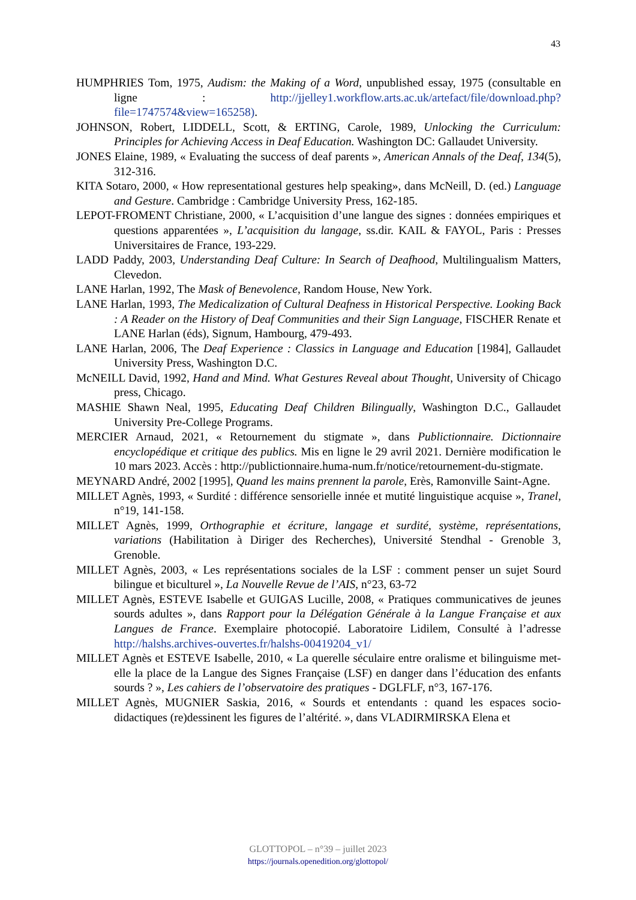43
HUMPHRIES Tom, 1975, Audism: the Making of a Word, unpublished essay, 1975 (consultable en ligne : http://jjelley1.workflow.arts.ac.uk/artefact/file/download.php?file=1747574&view=165258).
JOHNSON, Robert, LIDDELL, Scott, & ERTING, Carole, 1989, Unlocking the Curriculum: Principles for Achieving Access in Deaf Education. Washington DC: Gallaudet University.
JONES Elaine, 1989, « Evaluating the success of deaf parents », American Annals of the Deaf, 134(5), 312-316.
KITA Sotaro, 2000, « How representational gestures help speaking», dans McNeill, D. (ed.) Language and Gesture. Cambridge : Cambridge University Press, 162-185.
LEPOT-FROMENT Christiane, 2000, « L’acquisition d’une langue des signes : données empiriques et questions apparentées », L’acquisition du langage, ss.dir. KAIL & FAYOL, Paris : Presses Universitaires de France, 193-229.
LADD Paddy, 2003, Understanding Deaf Culture: In Search of Deafhood, Multilingualism Matters, Clevedon.
LANE Harlan, 1992, The Mask of Benevolence, Random House, New York.
LANE Harlan, 1993, The Medicalization of Cultural Deafness in Historical Perspective. Looking Back : A Reader on the History of Deaf Communities and their Sign Language, FISCHER Renate et LANE Harlan (éds), Signum, Hambourg, 479-493.
LANE Harlan, 2006, The Deaf Experience : Classics in Language and Education [1984], Gallaudet University Press, Washington D.C.
McNEILL David, 1992, Hand and Mind. What Gestures Reveal about Thought, University of Chicago press, Chicago.
MASHIE Shawn Neal, 1995, Educating Deaf Children Bilingually, Washington D.C., Gallaudet University Pre-College Programs.
MERCIER Arnaud, 2021, « Retournement du stigmate », dans Publictionnaire. Dictionnaire encyclopédique et critique des publics. Mis en ligne le 29 avril 2021. Dernière modification le 10 mars 2023. Accès : http://publictionnaire.huma-num.fr/notice/retournement-du-stigmate.
MEYNARD André, 2002 [1995], Quand les mains prennent la parole, Erès, Ramonville Saint-Agne.
MILLET Agnès, 1993, « Surdité : différence sensorielle innée et mutité linguistique acquise », Tranel, n°19, 141-158.
MILLET Agnès, 1999, Orthographie et écriture, langage et surdité, système, représentations, variations (Habilitation à Diriger des Recherches), Université Stendhal - Grenoble 3, Grenoble.
MILLET Agnès, 2003, « Les représentations sociales de la LSF : comment penser un sujet Sourd bilingue et biculturel », La Nouvelle Revue de l’AIS, n°23, 63-72
MILLET Agnès, ESTEVE Isabelle et GUIGAS Lucille, 2008, « Pratiques communicatives de jeunes sourds adultes », dans Rapport pour la Délégation Générale à la Langue Française et aux Langues de France. Exemplaire photocopié. Laboratoire Lidilem, Consulté à l’adresse http://halshs.archives-ouvertes.fr/halshs-00419204_v1/
MILLET Agnès et ESTEVE Isabelle, 2010, « La querelle séculaire entre oralisme et bilinguisme met-elle la place de la Langue des Signes Française (LSF) en danger dans l’éducation des enfants sourds ? », Les cahiers de l’observatoire des pratiques - DGLFLF, n°3, 167-176.
MILLET Agnès, MUGNIER Saskia, 2016, « Sourds et entendants : quand les espaces socio-didactiques (re)dessinent les figures de l’altérité. », dans VLADIRMIRSKA Elena et
GLOTTOPOL – n°39 – juillet 2023
https://journals.openedition.org/glottopol/